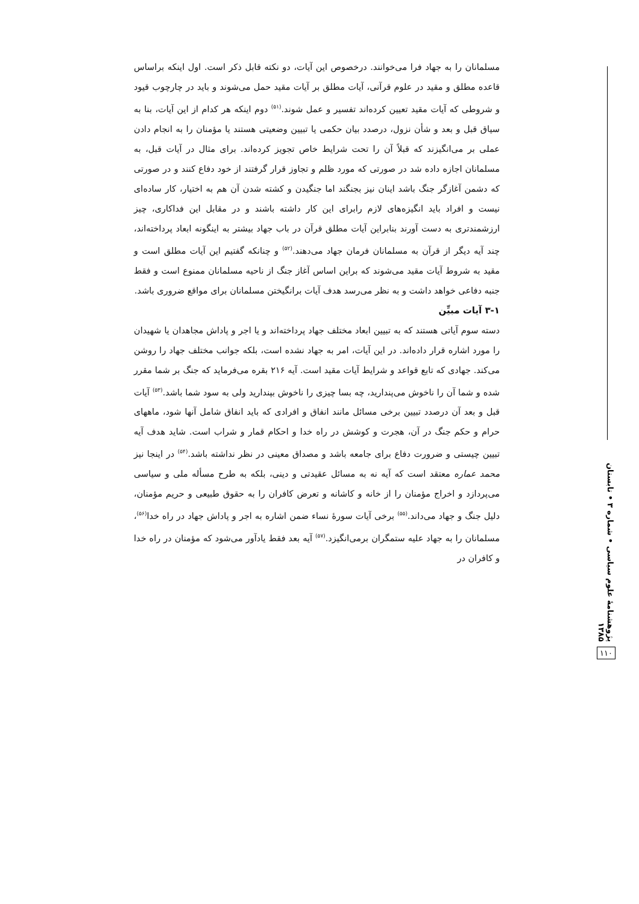مسلمانان را به جهاد فرا می‌خوانند. درخصوص این آیات، دو نکته قابل ذکر است. اول اینکه براساس قاعده مطلق و مقید در علوم قرآنی، آیات مطلق بر آیات مقید حمل می‌شوند و باید در چارچوب قیود و شروطی که آیات مقید تعیین کرده‌اند تفسیر و عمل شوند.<sup>(۵۱)</sup> دوم اینکه هر کدام از این آیات، بنا به سیاق قبل و بعد و شأن نزول، درصدد بیان حکمی یا تبیین وضعیتی هستند یا مؤمنان را به انجام دادن عملی بر می‌انگیزند که قبلاً آن را تحت شرایط خاص تجویز کرده‌اند. برای مثال در آیات قبل، به مسلمانان اجازه داده شد در صورتی که مورد ظلم و تجاوز قرار گرفتند از خود دفاع کنند و در صورتی که دشمن آغازگر جنگ باشد اینان نیز بجنگند اما جنگیدن و کشته شدن آن هم به اختیار، کار ساده‌ای نیست و افراد باید انگیزه‌های لازم رابرای این کار داشته باشند و در مقابل این فداکاری، چیز ارزشمندتری به دست آورند بنابراین آیات مطلق قرآن در باب جهاد بیشتر به اینگونه ابعاد پرداخته‌اند، چند آیه دیگر از قرآن به مسلمانان فرمان جهاد می‌دهند.<sup>(۵۲)</sup> و چنانکه گفتیم این آیات مطلق است و مقید به شروط آیات مقید می‌شوند که براین اساس آغاز جنگ از ناحیه مسلمانان ممنوع است و فقط جنبه دفاعی خواهد داشت و به نظر می‌رسد هدف آیات برانگیختن مسلمانان برای مواقع ضروری باشد.
۳-۱ آیات مبیِّن
دسته سوم آیاتی هستند که به تبیین ابعاد مختلف جهاد پرداخته‌اند و یا اجر و پاداش مجاهدان یا شهیدان را مورد اشاره قرار داده‌اند. در این آیات، امر به جهاد نشده است، بلکه جوانب مختلف جهاد را روشن می‌کند. جهادی که تابع قواعد و شرایط آیات مقید است. آیه ۲۱۶ بقره می‌فرماید که جنگ بر شما مقرر شده و شما آن را ناخوش می‌پندارید، چه بسا چیزی را ناخوش بپندارید ولی به سود شما باشد.<sup>(۵۳)</sup> آیات قبل و بعد آن درصدد تبیین برخی مسائل مانند انفاق و افرادی که باید انفاق شامل آنها شود، ماههای حرام و حکم جنگ در آن، هجرت و کوشش در راه خدا و احکام قمار و شراب است. شاید هدف آیه تبیین چیستی و ضرورت دفاع برای جامعه باشد و مصداق معینی در نظر نداشته باشد.<sup>(۵۴)</sup> در اینجا نیز محمد عماره معتقد است که آیه نه به مسائل عقیدتی و دینی، بلکه به طرح مسأله ملی و سیاسی می‌پردازد و اخراج مؤمنان را از خانه و کاشانه و تعرض کافران را به حقوق طبیعی و حریم مؤمنان، دلیل جنگ و جهاد می‌داند.<sup>(۵۵)</sup> برخی آیات سورهٔ نساء ضمن اشاره به اجر و پاداش جهاد در راه خدا<sup>(۵۶)</sup>، مسلمانان را به جهاد علیه ستمگران برمی‌انگیزد.<sup>(۵۷)</sup> آیه بعد فقط یادآور می‌شود که مؤمنان در راه خدا و کافران در
پژوهشنامهٔ علوم سیاسی • شماره ۳ • تابستان ۱۳۸۵
۱۱۰